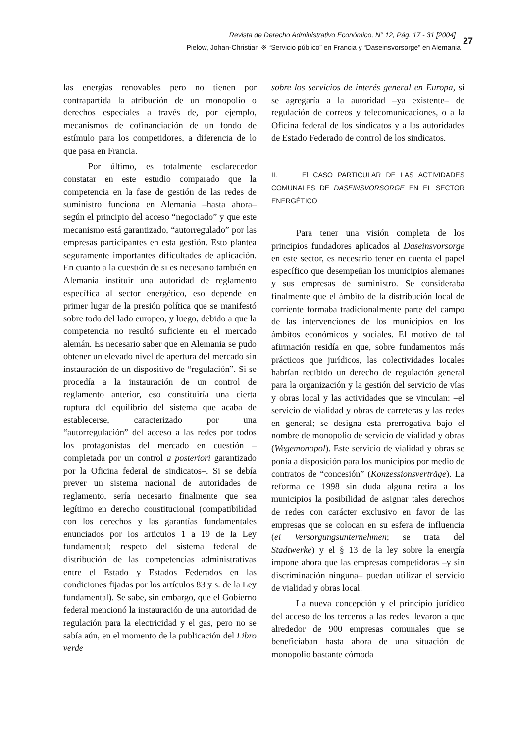Revista de Derecho Administrativo Económico, N° 12, Pág. 17 - 31 [2004]
Pielow, Johan-Christian ※ “Servicio público” en Francia y “Daseinsvorsorge” en Alemania
27
las energías renovables pero no tienen por contrapartida la atribución de un monopolio o derechos especiales a través de, por ejemplo, mecanismos de cofinanciación de un fondo de estímulo para los competidores, a diferencia de lo que pasa en Francia.
Por último, es totalmente esclarecedor constatar en este estudio comparado que la competencia en la fase de gestión de las redes de suministro funciona en Alemania –hasta ahora– según el principio del acceso “negociado” y que este mecanismo está garantizado, “autorregulado” por las empresas participantes en esta gestión. Esto plantea seguramente importantes dificultades de aplicación. En cuanto a la cuestión de si es necesario también en Alemania instituir una autoridad de reglamento específica al sector energético, eso depende en primer lugar de la presión política que se manifestó sobre todo del lado europeo, y luego, debido a que la competencia no resultó suficiente en el mercado alemán. Es necesario saber que en Alemania se pudo obtener un elevado nivel de apertura del mercado sin instauración de un dispositivo de “regulación”. Si se procedía a la instauración de un control de reglamento anterior, eso constituiría una cierta ruptura del equilibrio del sistema que acaba de establecerse, caracterizado por una “autorregulación” del acceso a las redes por todos los protagonistas del mercado en cuestión –completada por un control a posteriori garantizado por la Oficina federal de sindicatos–. Si se debía prever un sistema nacional de autoridades de reglamento, sería necesario finalmente que sea legítimo en derecho constitucional (compatibilidad con los derechos y las garantías fundamentales enunciados por los artículos 1 a 19 de la Ley fundamental; respeto del sistema federal de distribución de las competencias administrativas entre el Estado y Estados Federados en las condiciones fijadas por los artículos 83 y s. de la Ley fundamental). Se sabe, sin embargo, que el Gobierno federal mencionó la instauración de una autoridad de regulación para la electricidad y el gas, pero no se sabía aún, en el momento de la publicación del Libro verde
sobre los servicios de interés general en Europa, si se agregaría a la autoridad –ya existente– de regulación de correos y telecomunicaciones, o a la Oficina federal de los sindicatos y a las autoridades de Estado Federado de control de los sindicatos.
II. El CASO PARTICULAR DE LAS ACTIVIDADES COMUNALES DE DASEINSVORSORGE EN EL SECTOR ENERGÉTICO
Para tener una visión completa de los principios fundadores aplicados al Daseinsvorsorge en este sector, es necesario tener en cuenta el papel específico que desempeñan los municipios alemanes y sus empresas de suministro. Se consideraba finalmente que el ámbito de la distribución local de corriente formaba tradicionalmente parte del campo de las intervenciones de los municipios en los ámbitos económicos y sociales. El motivo de tal afirmación residía en que, sobre fundamentos más prácticos que jurídicos, las colectividades locales habrían recibido un derecho de regulación general para la organización y la gestión del servicio de vías y obras local y las actividades que se vinculan: –el servicio de vialidad y obras de carreteras y las redes en general; se designa esta prerrogativa bajo el nombre de monopolio de servicio de vialidad y obras (Wegemonopol). Este servicio de vialidad y obras se ponía a disposición para los municipios por medio de contratos de “concesión” (Konzessionsverträge). La reforma de 1998 sin duda alguna retira a los municipios la posibilidad de asignar tales derechos de redes con carácter exclusivo en favor de las empresas que se colocan en su esfera de influencia (ei Versorgungsunternehmen; se trata del Stadtwerke) y el § 13 de la ley sobre la energía impone ahora que las empresas competidoras –y sin discriminación ninguna– puedan utilizar el servicio de vialidad y obras local.
La nueva concepción y el principio jurídico del acceso de los terceros a las redes llevaron a que alrededor de 900 empresas comunales que se beneficiaban hasta ahora de una situación de monopolio bastante cómoda